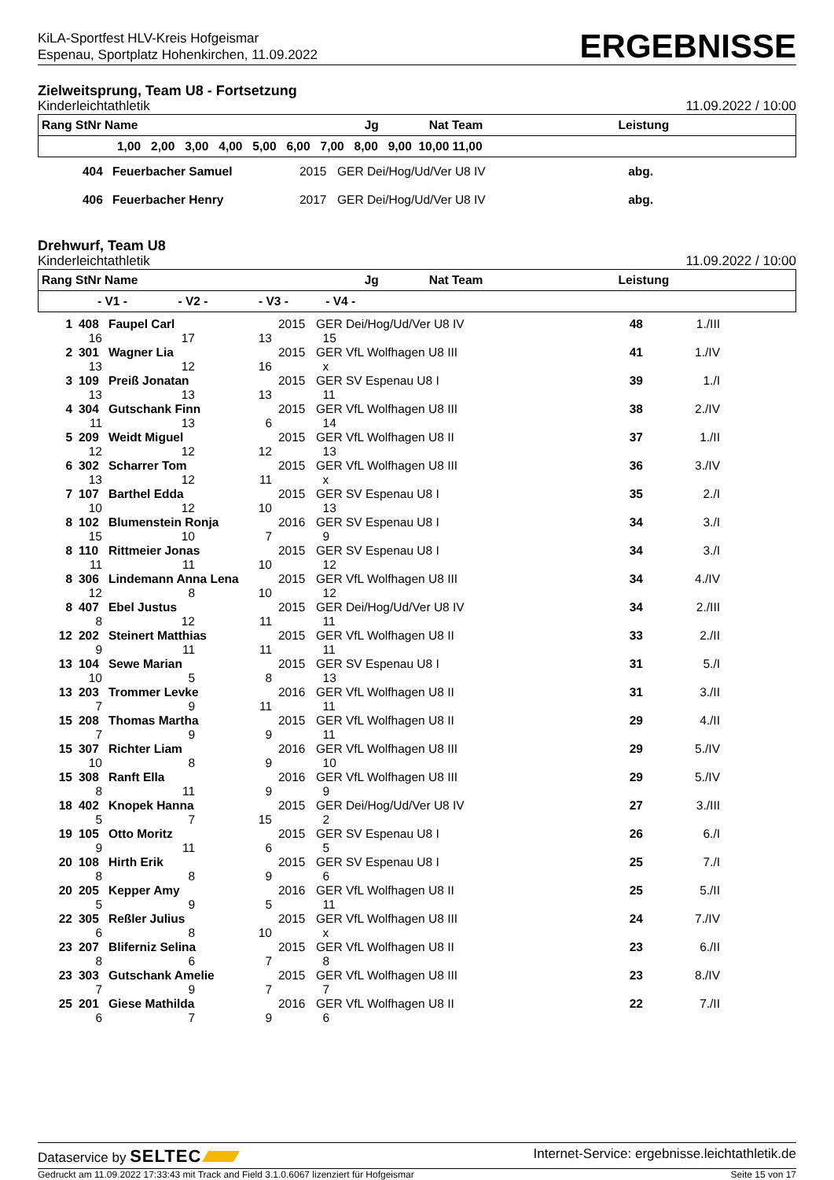KiLA-Sportfest HLV-Kreis Hofgeismar
Espenau, Sportplatz Hohenkirchen, 11.09.2022
ERGEBNISSE
Zielweitsprung, Team U8 - Fortsetzung
Kinderleichtathletik 11.09.2022 / 10:00
| Rang StNr Name | Jg | Nat Team | Leistung |
| --- | --- | --- | --- |
| 1,00 2,00 3,00 4,00 5,00 6,00 7,00 8,00 9,00 10,00 11,00 | | | |
| | 404 | Feuerbacher Samuel | 2015 | GER Dei/Hog/Ud/Ver U8 IV | abg. | |
| | 406 | Feuerbacher Henry | 2017 | GER Dei/Hog/Ud/Ver U8 IV | abg. | |
Drehwurf, Team U8
Kinderleichtathletik 11.09.2022 / 10:00
| Rang StNr Name | Jg | Nat Team | Leistung |
| --- | --- | --- | --- |
| - V1 - - V2 - - V3 - - V4 - | | | |
| 1 | 408 | Faupel Carl | | 2015 | GER Dei/Hog/Ud/Ver U8 IV | 48 | 1./III | |
| 16 | | 17 | 13 | | 15 | | | |
| 2 | 301 | Wagner Lia | | 2015 | GER VfL Wolfhagen U8 III | 41 | 1./IV | |
| 13 | | 12 | 16 | | x | | | |
| 3 | 109 | Preiß Jonatan | | 2015 | GER SV Espenau U8 I | 39 | 1./I | |
| 13 | | 13 | 13 | | 11 | | | |
| 4 | 304 | Gutschank Finn | | 2015 | GER VfL Wolfhagen U8 III | 38 | 2./IV | |
| 11 | | 13 | 6 | | 14 | | | |
| 5 | 209 | Weidt Miguel | | 2015 | GER VfL Wolfhagen U8 II | 37 | 1./II | |
| 12 | | 12 | 12 | | 13 | | | |
| 6 | 302 | Scharrer Tom | | 2015 | GER VfL Wolfhagen U8 III | 36 | 3./IV | |
| 13 | | 12 | 11 | | x | | | |
| 7 | 107 | Barthel Edda | | 2015 | GER SV Espenau U8 I | 35 | 2./I | |
| 10 | | 12 | 10 | | 13 | | | |
| 8 | 102 | Blumenstein Ronja | | 2016 | GER SV Espenau U8 I | 34 | 3./I | |
| 15 | | 10 | 7 | | 9 | | | |
| 8 | 110 | Rittmeier Jonas | | 2015 | GER SV Espenau U8 I | 34 | 3./I | |
| 11 | | 11 | 10 | | 12 | | | |
| 8 | 306 | Lindemann Anna Lena | | 2015 | GER VfL Wolfhagen U8 III | 34 | 4./IV | |
| 12 | | 8 | 10 | | 12 | | | |
| 8 | 407 | Ebel Justus | | 2015 | GER Dei/Hog/Ud/Ver U8 IV | 34 | 2./III | |
| 8 | | 12 | 11 | | 11 | | | |
| 12 | 202 | Steinert Matthias | | 2015 | GER VfL Wolfhagen U8 II | 33 | 2./II | |
| 9 | | 11 | 11 | | 11 | | | |
| 13 | 104 | Sewe Marian | | 2015 | GER SV Espenau U8 I | 31 | 5./I | |
| 10 | | 5 | 8 | | 13 | | | |
| 13 | 203 | Trommer Levke | | 2016 | GER VfL Wolfhagen U8 II | 31 | 3./II | |
| 7 | | 9 | 11 | | 11 | | | |
| 15 | 208 | Thomas Martha | | 2015 | GER VfL Wolfhagen U8 II | 29 | 4./II | |
| 7 | | 9 | 9 | | 11 | | | |
| 15 | 307 | Richter Liam | | 2016 | GER VfL Wolfhagen U8 III | 29 | 5./IV | |
| 10 | | 8 | 9 | | 10 | | | |
| 15 | 308 | Ranft Ella | | 2016 | GER VfL Wolfhagen U8 III | 29 | 5./IV | |
| 8 | | 11 | 9 | | 9 | | | |
| 18 | 402 | Knopek Hanna | | 2015 | GER Dei/Hog/Ud/Ver U8 IV | 27 | 3./III | |
| 5 | | 7 | 15 | | 2 | | | |
| 19 | 105 | Otto Moritz | | 2015 | GER SV Espenau U8 I | 26 | 6./I | |
| 9 | | 11 | 6 | | 5 | | | |
| 20 | 108 | Hirth Erik | | 2015 | GER SV Espenau U8 I | 25 | 7./I | |
| 8 | | 8 | 9 | | 6 | | | |
| 20 | 205 | Kepper Amy | | 2016 | GER VfL Wolfhagen U8 II | 25 | 5./II | |
| 5 | | 9 | 5 | | 11 | | | |
| 22 | 305 | Reßler Julius | | 2015 | GER VfL Wolfhagen U8 III | 24 | 7./IV | |
| 6 | | 8 | 10 | | x | | | |
| 23 | 207 | Bliferniz Selina | | 2015 | GER VfL Wolfhagen U8 II | 23 | 6./II | |
| 8 | | 6 | 7 | | 8 | | | |
| 23 | 303 | Gutschank Amelie | | 2015 | GER VfL Wolfhagen U8 III | 23 | 8./IV | |
| 7 | | 9 | 7 | | 7 | | | |
| 25 | 201 | Giese Mathilda | | 2016 | GER VfL Wolfhagen U8 II | 22 | 7./II | |
| 6 | | 7 | 9 | | 6 | | | |
Dataservice by SELTEC Internet-Service: ergebnisse.leichtathletik.de
Gedruckt am 11.09.2022 17:33:43 mit Track and Field 3.1.0.6067 lizenziert für Hofgeismar Seite 15 von 17